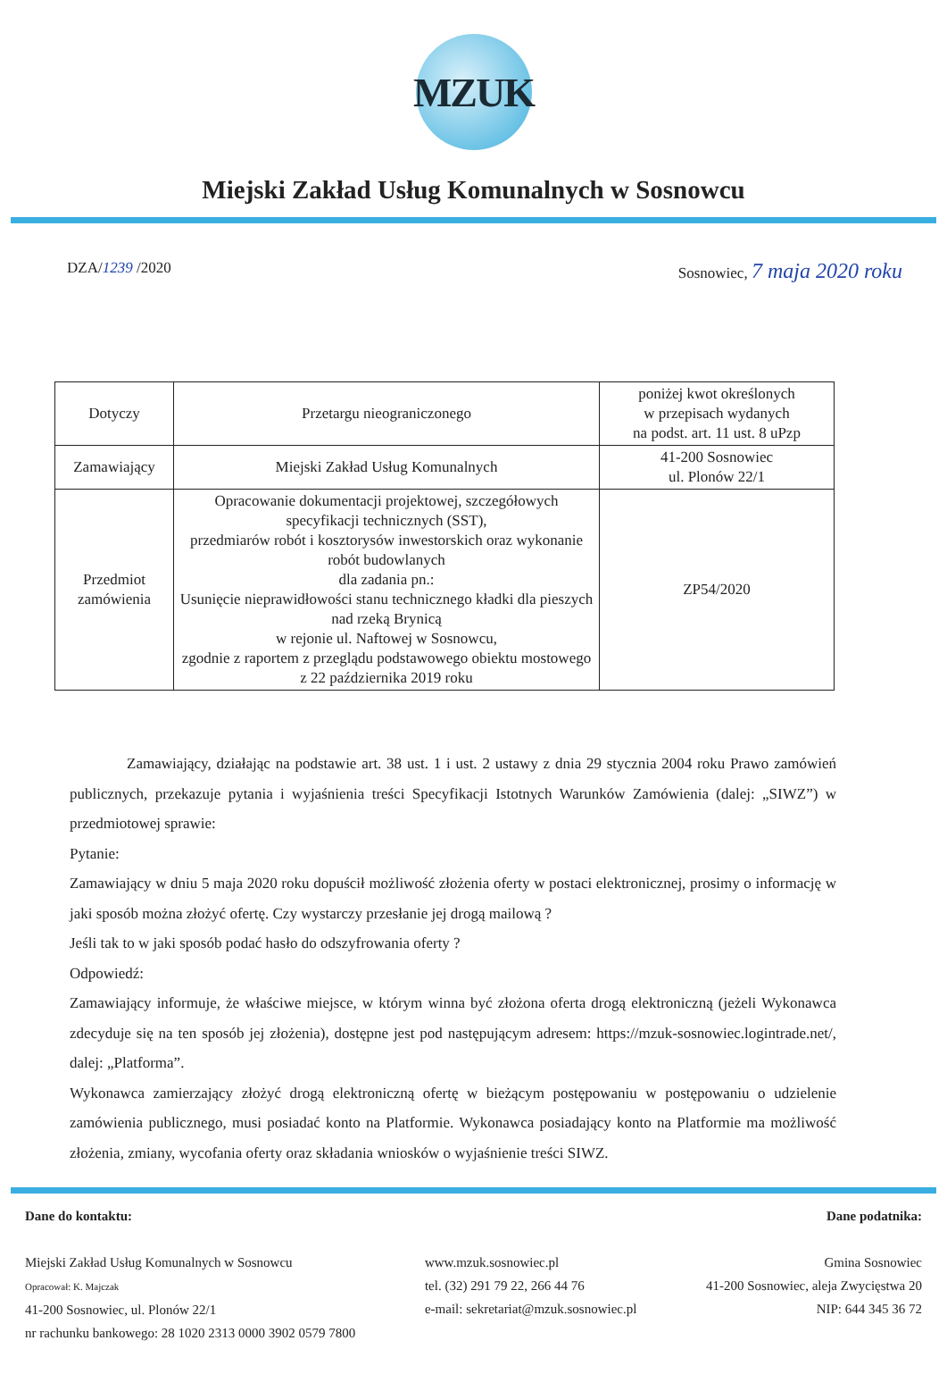MZUK
Miejski Zakład Usług Komunalnych w Sosnowcu
DZA/1239 /2020 Sosnowiec, 7 maja 2020 roku
| Dotyczy | Przetargu nieograniczonego | poniżej kwot określonych w przepisach wydanych na podst. art. 11 ust. 8 uPzp |
| Zamawiający | Miejski Zakład Usług Komunalnych | 41-200 Sosnowiec ul. Plonów 22/1 |
| Przedmiot zamówienia | Opracowanie dokumentacji projektowej, szczegółowych specyfikacji technicznych (SST), przedmiarów robót i kosztorysów inwestorskich oraz wykonanie robót budowlanych dla zadania pn.: Usunięcie nieprawidłowości stanu technicznego kładki dla pieszych nad rzeką Brynicą w rejonie ul. Naftowej w Sosnowcu, zgodnie z raportem z przeglądu podstawowego obiektu mostowego z 22 października 2019 roku | ZP54/2020 |
Zamawiający, działając na podstawie art. 38 ust. 1 i ust. 2 ustawy z dnia 29 stycznia 2004 roku Prawo zamówień publicznych, przekazuje pytania i wyjaśnienia treści Specyfikacji Istotnych Warunków Zamówienia (dalej: „SIWZ”) w przedmiotowej sprawie:
Pytanie:
Zamawiający w dniu 5 maja 2020 roku dopuścił możliwość złożenia oferty w postaci elektronicznej, prosimy o informację w jaki sposób można złożyć ofertę. Czy wystarczy przesłanie jej drogą mailową ?
Jeśli tak to w jaki sposób podać hasło do odszyfrowania oferty ?
Odpowiedź:
Zamawiający informuje, że właściwe miejsce, w którym winna być złożona oferta drogą elektroniczną (jeżeli Wykonawca zdecyduje się na ten sposób jej złożenia), dostępne jest pod następującym adresem: https://mzuk-sosnowiec.logintrade.net/, dalej: „Platforma”.
Wykonawca zamierzający złożyć drogą elektroniczną ofertę w bieżącym postępowaniu w postępowaniu o udzielenie zamówienia publicznego, musi posiadać konto na Platformie. Wykonawca posiadający konto na Platformie ma możliwość złożenia, zmiany, wycofania oferty oraz składania wniosków o wyjaśnienie treści SIWZ.
Dane do kontaktu:
Miejski Zakład Usług Komunalnych w Sosnowcu
Opracował: K. Majczak
41-200 Sosnowiec, ul. Plonów 22/1
nr rachunku bankowego: 28 1020 2313 0000 3902 0579 7800
www.mzuk.sosnowiec.pl
tel. (32) 291 79 22, 266 44 76
e-mail: sekretariat@mzuk.sosnowiec.pl
Dane podatnika:
Gmina Sosnowiec
41-200 Sosnowiec, aleja Zwycięstwa 20
NIP: 644 345 36 72